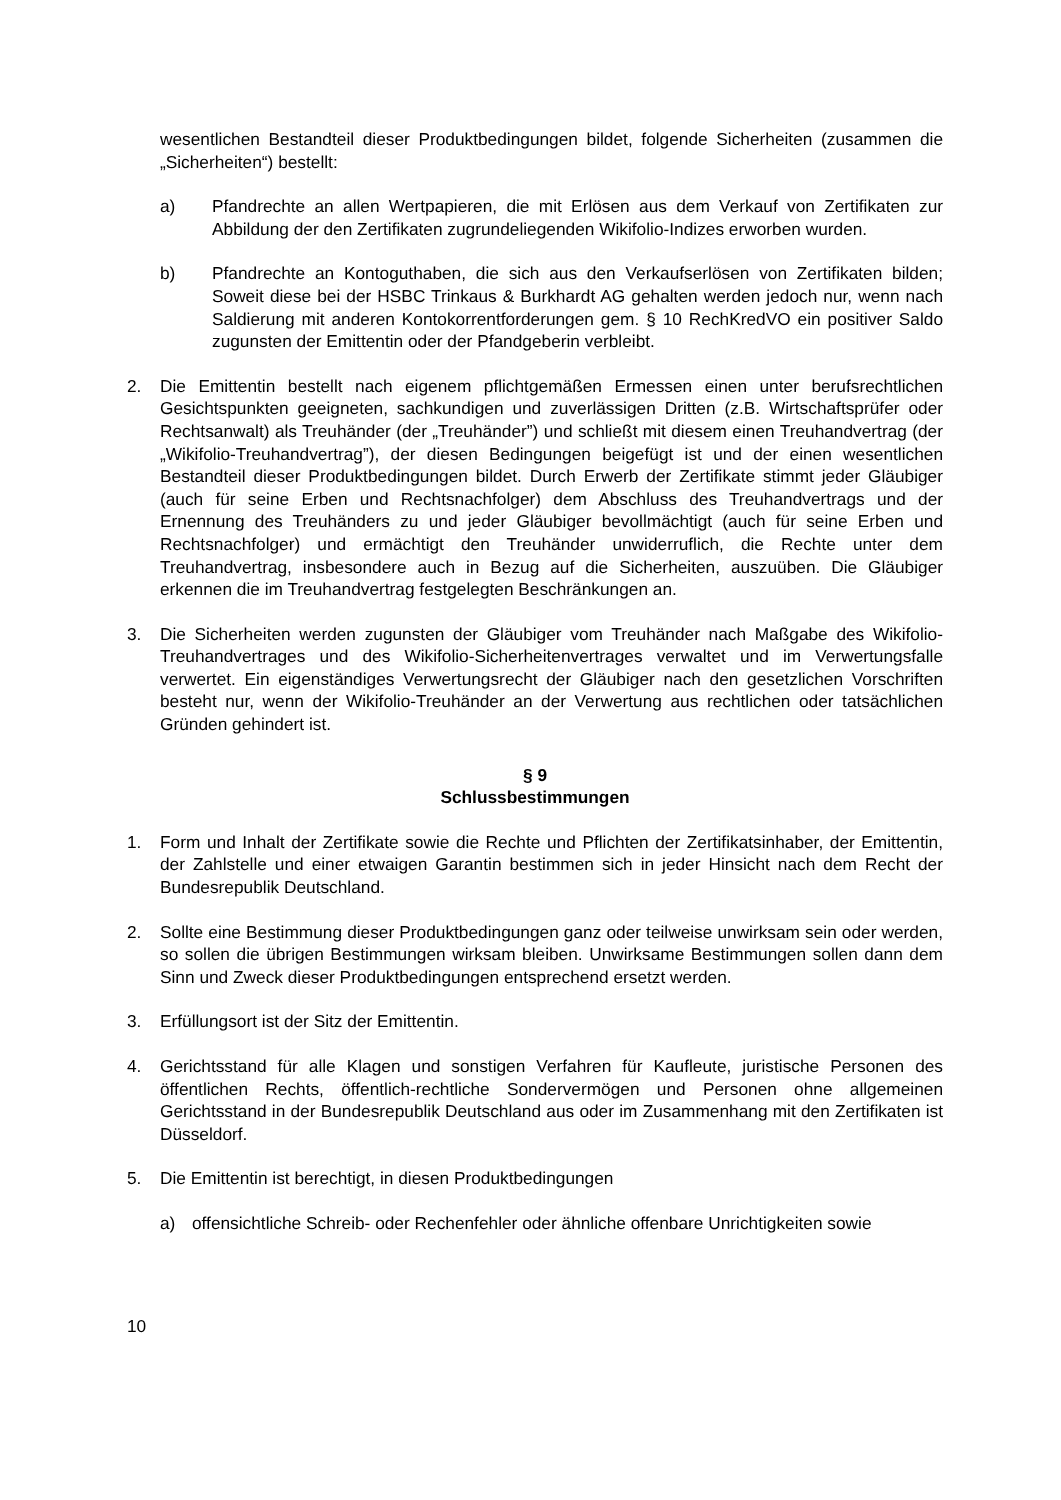wesentlichen Bestandteil dieser Produktbedingungen bildet, folgende Sicherheiten (zusammen die „Sicherheiten“) bestellt:
a) Pfandrechte an allen Wertpapieren, die mit Erlösen aus dem Verkauf von Zertifikaten zur Abbildung der den Zertifikaten zugrundeliegenden Wikifolio-Indizes erworben wurden.
b) Pfandrechte an Kontoguthaben, die sich aus den Verkaufserlösen von Zertifikaten bilden; Soweit diese bei der HSBC Trinkaus & Burkhardt AG gehalten werden jedoch nur, wenn nach Saldierung mit anderen Kontokorrentforderungen gem. § 10 RechKredVO ein positiver Saldo zugunsten der Emittentin oder der Pfandgeberin verbleibt.
2. Die Emittentin bestellt nach eigenem pflichtgemäßen Ermessen einen unter berufsrechtlichen Gesichtspunkten geeigneten, sachkundigen und zuverlässigen Dritten (z.B. Wirtschaftsprüfer oder Rechtsanwalt) als Treuhänder (der „Treuhänder”) und schließt mit diesem einen Treuhandvertrag (der „Wikifolio-Treuhandvertrag”), der diesen Bedingungen beigefügt ist und der einen wesentlichen Bestandteil dieser Produktbedingungen bildet. Durch Erwerb der Zertifikate stimmt jeder Gläubiger (auch für seine Erben und Rechtsnachfolger) dem Abschluss des Treuhandvertrags und der Ernennung des Treuhänders zu und jeder Gläubiger bevollmächtigt (auch für seine Erben und Rechtsnachfolger) und ermächtigt den Treuhänder unwiderruflich, die Rechte unter dem Treuhandvertrag, insbesondere auch in Bezug auf die Sicherheiten, auszuüben. Die Gläubiger erkennen die im Treuhandvertrag festgelegten Beschränkungen an.
3. Die Sicherheiten werden zugunsten der Gläubiger vom Treuhänder nach Maßgabe des Wikifolio-Treuhandvertrages und des Wikifolio-Sicherheitenvertrages verwaltet und im Verwertungsfalle verwertet. Ein eigenständiges Verwertungsrecht der Gläubiger nach den gesetzlichen Vorschriften besteht nur, wenn der Wikifolio-Treuhänder an der Verwertung aus rechtlichen oder tatsächlichen Gründen gehindert ist.
§ 9
Schlussbestimmungen
1. Form und Inhalt der Zertifikate sowie die Rechte und Pflichten der Zertifikatsinhaber, der Emittentin, der Zahlstelle und einer etwaigen Garantin bestimmen sich in jeder Hinsicht nach dem Recht der Bundesrepublik Deutschland.
2. Sollte eine Bestimmung dieser Produktbedingungen ganz oder teilweise unwirksam sein oder werden, so sollen die übrigen Bestimmungen wirksam bleiben. Unwirksame Bestimmungen sollen dann dem Sinn und Zweck dieser Produktbedingungen entsprechend ersetzt werden.
3. Erfüllungsort ist der Sitz der Emittentin.
4. Gerichtsstand für alle Klagen und sonstigen Verfahren für Kaufleute, juristische Personen des öffentlichen Rechts, öffentlich-rechtliche Sondervermögen und Personen ohne allgemeinen Gerichtsstand in der Bundesrepublik Deutschland aus oder im Zusammenhang mit den Zertifikaten ist Düsseldorf.
5. Die Emittentin ist berechtigt, in diesen Produktbedingungen
a) offensichtliche Schreib- oder Rechenfehler oder ähnliche offenbare Unrichtigkeiten sowie
10